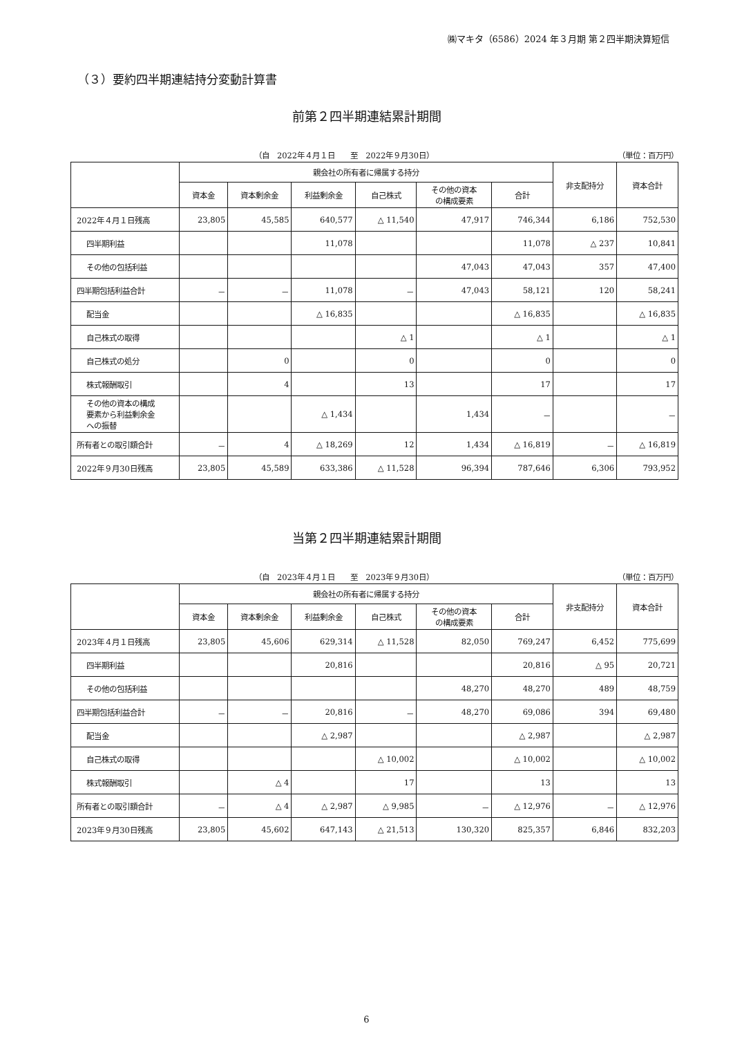㈱マキタ（6586）2024 年３月期 第２四半期決算短信
（３）要約四半期連結持分変動計算書
前第２四半期連結累計期間
（自　2022年４月１日　　至　2022年９月30日） （単位：百万円）
| | 親会社の所有者に帰属する持分 | | | | | | 非支配持分 | 資本合計 |
| --- | --- | --- | --- | --- | --- | --- | --- | --- |
| | 資本金 | 資本剰余金 | 利益剰余金 | 自己株式 | その他の資本 の構成要素 | 合計 | | |
| 2022年４月１日残高 | 23,805 | 45,585 | 640,577 | △ 11,540 | 47,917 | 746,344 | 6,186 | 752,530 |
| 四半期利益 | | | 11,078 | | | 11,078 | △ 237 | 10,841 |
| その他の包括利益 | | | | | 47,043 | 47,043 | 357 | 47,400 |
| 四半期包括利益合計 | － | － | 11,078 | － | 47,043 | 58,121 | 120 | 58,241 |
| 配当金 | | | △ 16,835 | | | △ 16,835 | | △ 16,835 |
| 自己株式の取得 | | | | △ 1 | | △ 1 | | △ 1 |
| 自己株式の処分 | | 0 | | 0 | | 0 | | 0 |
| 株式報酬取引 | | 4 | | 13 | | 17 | | 17 |
| その他の資本の構成 要素から利益剰余金 への振替 | | | △ 1,434 | | 1,434 | － | | － |
| 所有者との取引額合計 | － | 4 | △ 18,269 | 12 | 1,434 | △ 16,819 | － | △ 16,819 |
| 2022年９月30日残高 | 23,805 | 45,589 | 633,386 | △ 11,528 | 96,394 | 787,646 | 6,306 | 793,952 |
当第２四半期連結累計期間
（自　2023年４月１日　　至　2023年９月30日） （単位：百万円）
| | 親会社の所有者に帰属する持分 | | | | | | 非支配持分 | 資本合計 |
| --- | --- | --- | --- | --- | --- | --- | --- | --- |
| | 資本金 | 資本剰余金 | 利益剰余金 | 自己株式 | その他の資本 の構成要素 | 合計 | | |
| 2023年４月１日残高 | 23,805 | 45,606 | 629,314 | △ 11,528 | 82,050 | 769,247 | 6,452 | 775,699 |
| 四半期利益 | | | 20,816 | | | 20,816 | △ 95 | 20,721 |
| その他の包括利益 | | | | | 48,270 | 48,270 | 489 | 48,759 |
| 四半期包括利益合計 | － | － | 20,816 | － | 48,270 | 69,086 | 394 | 69,480 |
| 配当金 | | | △ 2,987 | | | △ 2,987 | | △ 2,987 |
| 自己株式の取得 | | | | △ 10,002 | | △ 10,002 | | △ 10,002 |
| 株式報酬取引 | | △ 4 | | 17 | | 13 | | 13 |
| 所有者との取引額合計 | － | △ 4 | △ 2,987 | △ 9,985 | － | △ 12,976 | － | △ 12,976 |
| 2023年９月30日残高 | 23,805 | 45,602 | 647,143 | △ 21,513 | 130,320 | 825,357 | 6,846 | 832,203 |
6